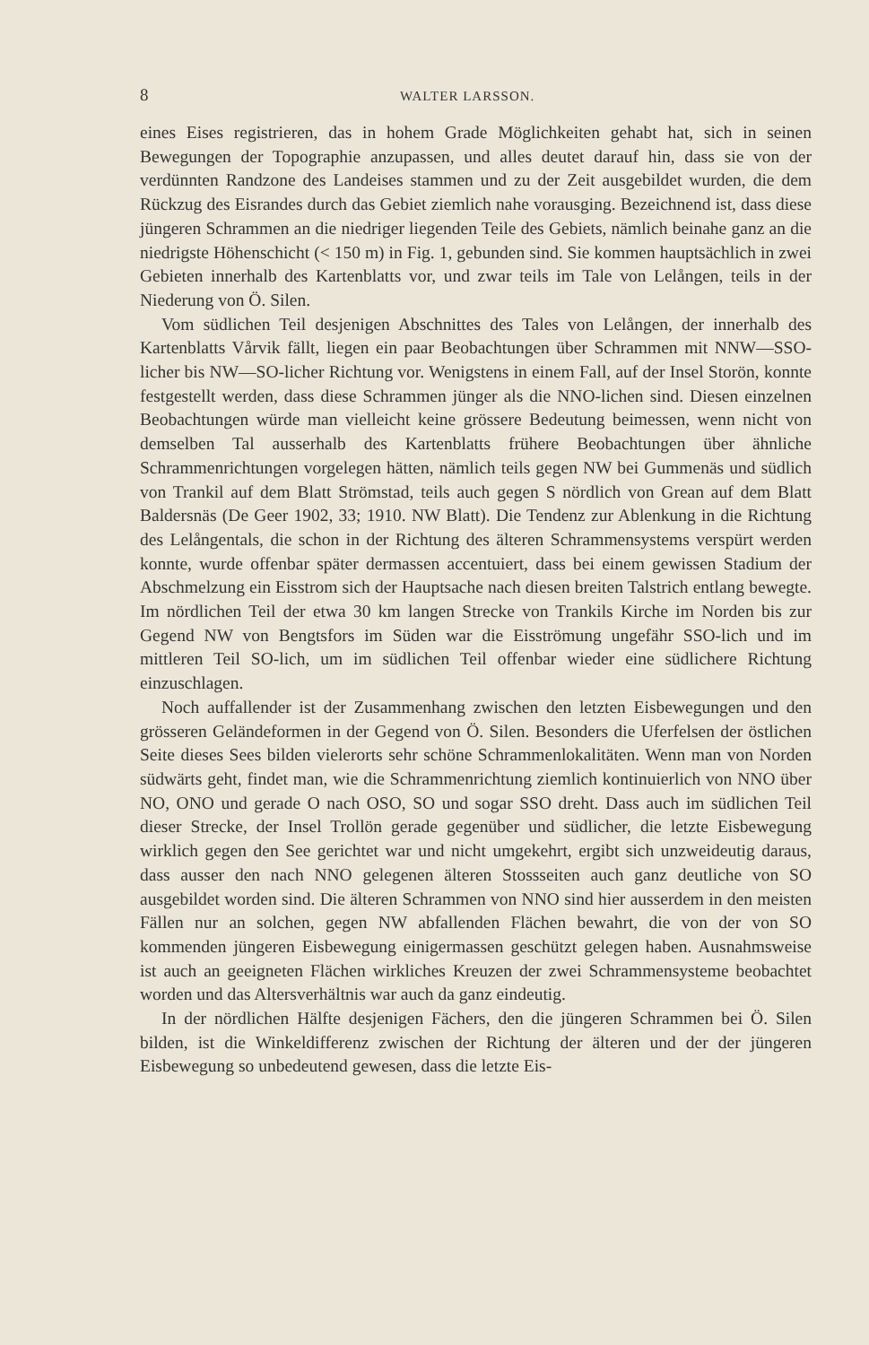8 WALTER LARSSON.
eines Eises registrieren, das in hohem Grade Möglichkeiten gehabt hat, sich in seinen Bewegungen der Topographie anzupassen, und alles deutet darauf hin, dass sie von der verdünnten Randzone des Landeises stammen und zu der Zeit ausgebildet wurden, die dem Rückzug des Eisrandes durch das Gebiet ziemlich nahe vorausging. Bezeichnend ist, dass diese jüngeren Schrammen an die niedriger liegenden Teile des Gebiets, nämlich beinahe ganz an die niedrigste Höhenschicht (< 150 m) in Fig. 1, gebunden sind. Sie kommen hauptsächlich in zwei Gebieten innerhalb des Kartenblatts vor, und zwar teils im Tale von Lelången, teils in der Niederung von Ö. Silen.
Vom südlichen Teil desjenigen Abschnittes des Tales von Lelången, der innerhalb des Kartenblatts Vårvik fällt, liegen ein paar Beobachtungen über Schrammen mit NNW—SSO-licher bis NW—SO-licher Richtung vor. Wenigstens in einem Fall, auf der Insel Storön, konnte festgestellt werden, dass diese Schrammen jünger als die NNO-lichen sind. Diesen einzelnen Beobachtungen würde man vielleicht keine grössere Bedeutung beimessen, wenn nicht von demselben Tal ausserhalb des Kartenblatts frühere Beobachtungen über ähnliche Schrammenrichtungen vorgelegen hätten, nämlich teils gegen NW bei Gummenäs und südlich von Trankil auf dem Blatt Strömstad, teils auch gegen S nördlich von Grean auf dem Blatt Baldersnäs (De Geer 1902, 33; 1910. NW Blatt). Die Tendenz zur Ablenkung in die Richtung des Lelångentals, die schon in der Richtung des älteren Schrammensystems verspürt werden konnte, wurde offenbar später dermassen accentuiert, dass bei einem gewissen Stadium der Abschmelzung ein Eisstrom sich der Hauptsache nach diesen breiten Talstrich entlang bewegte. Im nördlichen Teil der etwa 30 km langen Strecke von Trankils Kirche im Norden bis zur Gegend NW von Bengtsfors im Süden war die Eisströmung ungefähr SSO-lich und im mittleren Teil SO-lich, um im südlichen Teil offenbar wieder eine südlichere Richtung einzuschlagen.
Noch auffallender ist der Zusammenhang zwischen den letzten Eisbewegungen und den grösseren Geländeformen in der Gegend von Ö. Silen. Besonders die Uferfelsen der östlichen Seite dieses Sees bilden vielerorts sehr schöne Schrammenlokalitäten. Wenn man von Norden südwärts geht, findet man, wie die Schrammenrichtung ziemlich kontinuierlich von NNO über NO, ONO und gerade O nach OSO, SO und sogar SSO dreht. Dass auch im südlichen Teil dieser Strecke, der Insel Trollön gerade gegenüber und südlicher, die letzte Eisbewegung wirklich gegen den See gerichtet war und nicht umgekehrt, ergibt sich unzweideutig daraus, dass ausser den nach NNO gelegenen älteren Stossseiten auch ganz deutliche von SO ausgebildet worden sind. Die älteren Schrammen von NNO sind hier ausserdem in den meisten Fällen nur an solchen, gegen NW abfallenden Flächen bewahrt, die von der von SO kommenden jüngeren Eisbewegung einigermassen geschützt gelegen haben. Ausnahmsweise ist auch an geeigneten Flächen wirkliches Kreuzen der zwei Schrammensysteme beobachtet worden und das Altersverhältnis war auch da ganz eindeutig.
In der nördlichen Hälfte desjenigen Fächers, den die jüngeren Schrammen bei Ö. Silen bilden, ist die Winkeldifferenz zwischen der Richtung der älteren und der der jüngeren Eisbewegung so unbedeutend gewesen, dass die letzte Eis-